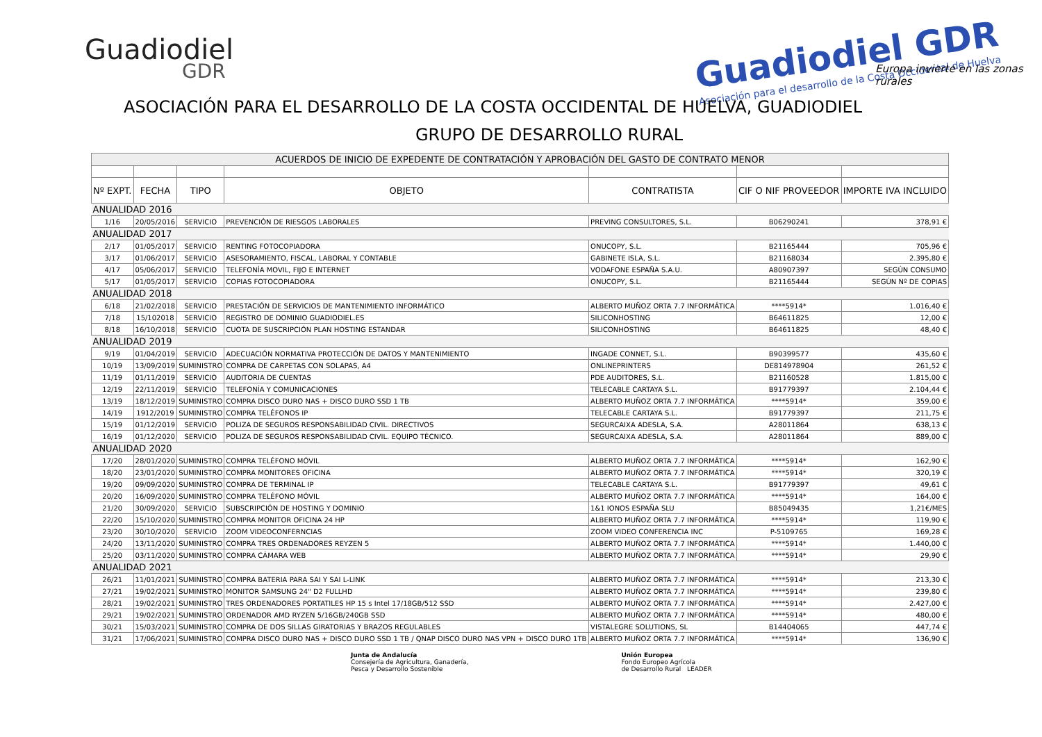Guadiodiel
GDR
Guadiodiel GDR
Asociación para el desarrollo de la Costa Occidental de Huelva
Europa invierte en las zonas rurales
ASOCIACIÓN PARA EL DESARROLLO DE LA COSTA OCCIDENTAL DE HUELVA, GUADIODIEL
GRUPO DE DESARROLLO RURAL
| ACUERDOS DE INICIO DE EXPEDENTE DE CONTRATACIÓN Y APROBACIÓN DEL GASTO DE CONTRATO MENOR | | | | | | |
| Nº EXPT. | FECHA | TIPO | OBJETO | CONTRATISTA | CIF O NIF PROVEEDOR | IMPORTE IVA INCLUIDO |
| ANUALIDAD 2016 | | | | | | |
| 1/16 | 20/05/2016 | SERVICIO | PREVENCIÓN DE RIESGOS LABORALES | PREVING CONSULTORES, S.L. | B06290241 | 378,91 € |
| ANUALIDAD 2017 | | | | | | |
| 2/17 | 01/05/2017 | SERVICIO | RENTING FOTOCOPIADORA | ONUCOPY, S.L. | B21165444 | 705,96 € |
| 3/17 | 01/06/2017 | SERVICIO | ASESORAMIENTO, FISCAL, LABORAL Y CONTABLE | GABINETE ISLA, S.L. | B21168034 | 2.395,80 € |
| 4/17 | 05/06/2017 | SERVICIO | TELEFONÍA MOVIL, FIJO E INTERNET | VODAFONE ESPAÑA S.A.U. | A80907397 | SEGÚN CONSUMO |
| 5/17 | 01/05/2017 | SERVICIO | COPIAS FOTOCOPIADORA | ONUCOPY, S.L. | B21165444 | SEGÚN Nº DE COPIAS |
| ANUALIDAD 2018 | | | | | | |
| 6/18 | 21/02/2018 | SERVICIO | PRESTACIÓN DE SERVICIOS DE MANTENIMIENTO INFORMÁTICO | ALBERTO MUÑOZ ORTA 7.7 INFORMÁTICA | ****5914* | 1.016,40 € |
| 7/18 | 15/102018 | SERVICIO | REGISTRO DE DOMINIO GUADIODIEL.ES | SILICONHOSTING | B64611825 | 12,00 € |
| 8/18 | 16/10/2018 | SERVICIO | CUOTA DE SUSCRIPCIÓN PLAN HOSTING ESTANDAR | SILICONHOSTING | B64611825 | 48,40 € |
| ANUALIDAD 2019 | | | | | | |
| 9/19 | 01/04/2019 | SERVICIO | ADECUACIÓN NORMATIVA PROTECCIÓN DE DATOS Y MANTENIMIENTO | INGADE CONNET, S.L. | B90399577 | 435,60 € |
| 10/19 | 13/09/2019 | SUMINISTRO | COMPRA DE CARPETAS CON SOLAPAS, A4 | ONLINEPRINTERS | DE814978904 | 261,52 € |
| 11/19 | 01/11/2019 | SERVICIO | AUDITORIA DE CUENTAS | PDE AUDITORES, S.L. | B21160528 | 1.815,00 € |
| 12/19 | 22/11/2019 | SERVICIO | TELEFONÍA Y COMUNICACIONES | TELECABLE CARTAYA S.L. | B91779397 | 2.104,44 € |
| 13/19 | 18/12/2019 | SUMINISTRO | COMPRA DISCO DURO NAS + DISCO DURO SSD 1 TB | ALBERTO MUÑOZ ORTA 7.7 INFORMÁTICA | ****5914* | 359,00 € |
| 14/19 | 1912/2019 | SUMINISTRO | COMPRA TELÉFONOS IP | TELECABLE CARTAYA S.L. | B91779397 | 211,75 € |
| 15/19 | 01/12/2019 | SERVICIO | POLIZA DE SEGUROS RESPONSABILIDAD CIVIL. DIRECTIVOS | SEGURCAIXA ADESLA, S.A. | A28011864 | 638,13 € |
| 16/19 | 01/12/2020 | SERVICIO | POLIZA DE SEGUROS RESPONSABILIDAD CIVIL. EQUIPO TÉCNICO. | SEGURCAIXA ADESLA, S.A. | A28011864 | 889,00 € |
| ANUALIDAD 2020 | | | | | | |
| 17/20 | 28/01/2020 | SUMINISTRO | COMPRA TELÉFONO MÓVIL | ALBERTO MUÑOZ ORTA 7.7 INFORMÁTICA | ****5914* | 162,90 € |
| 18/20 | 23/01/2020 | SUMINISTRO | COMPRA MONITORES OFICINA | ALBERTO MUÑOZ ORTA 7.7 INFORMÁTICA | ****5914* | 320,19 € |
| 19/20 | 09/09/2020 | SUMINISTRO | COMPRA DE TERMINAL IP | TELECABLE CARTAYA S.L. | B91779397 | 49,61 € |
| 20/20 | 16/09/2020 | SUMINISTRO | COMPRA TELÉFONO MÓVIL | ALBERTO MUÑOZ ORTA 7.7 INFORMÁTICA | ****5914* | 164,00 € |
| 21/20 | 30/09/2020 | SERVICIO | SUBSCRIPCIÓN DE HOSTING Y DOMINIO | 1&1 IONOS ESPAÑA SLU | B85049435 | 1,21€/MES |
| 22/20 | 15/10/2020 | SUMINISTRO | COMPRA MONITOR OFICINA 24 HP | ALBERTO MUÑOZ ORTA 7.7 INFORMÁTICA | ****5914* | 119,90 € |
| 23/20 | 30/10/2020 | SERVICIO | ZOOM VIDEOCONFERNCIAS | ZOOM VIDEO CONFERENCIA INC | P-5109765 | 169,28 € |
| 24/20 | 13/11/2020 | SUMINISTRO | COMPRA TRES ORDENADORES REYZEN 5 | ALBERTO MUÑOZ ORTA 7.7 INFORMÁTICA | ****5914* | 1.440,00 € |
| 25/20 | 03/11/2020 | SUMINISTRO | COMPRA CÁMARA WEB | ALBERTO MUÑOZ ORTA 7.7 INFORMÁTICA | ****5914* | 29,90 € |
| ANUALIDAD 2021 | | | | | | |
| 26/21 | 11/01/2021 | SUMINISTRO | COMPRA BATERIA PARA SAI Y SAI L-LINK | ALBERTO MUÑOZ ORTA 7.7 INFORMÁTICA | ****5914* | 213,30 € |
| 27/21 | 19/02/2021 | SUMINISTRO | MONITOR SAMSUNG 24" D2 FULLHD | ALBERTO MUÑOZ ORTA 7.7 INFORMÁTICA | ****5914* | 239,80 € |
| 28/21 | 19/02/2021 | SUMINISTRO | TRES ORDENADORES PORTATILES HP 15 s Intel 17/18GB/512 SSD | ALBERTO MUÑOZ ORTA 7.7 INFORMÁTICA | ****5914* | 2.427,00 € |
| 29/21 | 19/02/2021 | SUMINISTRO | ORDENADOR AMD RYZEN 5/16GB/240GB SSD | ALBERTO MUÑOZ ORTA 7.7 INFORMÁTICA | ****5914* | 480,00 € |
| 30/21 | 15/03/2021 | SUMINISTRO | COMPRA DE DOS SILLAS GIRATORIAS Y BRAZOS REGULABLES | VISTALEGRE SOLUTIONS, SL | B14404065 | 447,74 € |
| 31/21 | 17/06/2021 | SUMINISTRO | COMPRA DISCO DURO NAS + DISCO DURO SSD 1 TB / QNAP DISCO DURO NAS VPN + DISCO DURO 1TB | ALBERTO MUÑOZ ORTA 7.7 INFORMÁTICA | ****5914* | 136,90 € |
Junta de Andalucía
Consejería de Agricultura, Ganadería,
Pesca y Desarrollo Sostenible
Unión Europea
Fondo Europeo Agrícola
de Desarrollo Rural LEADER